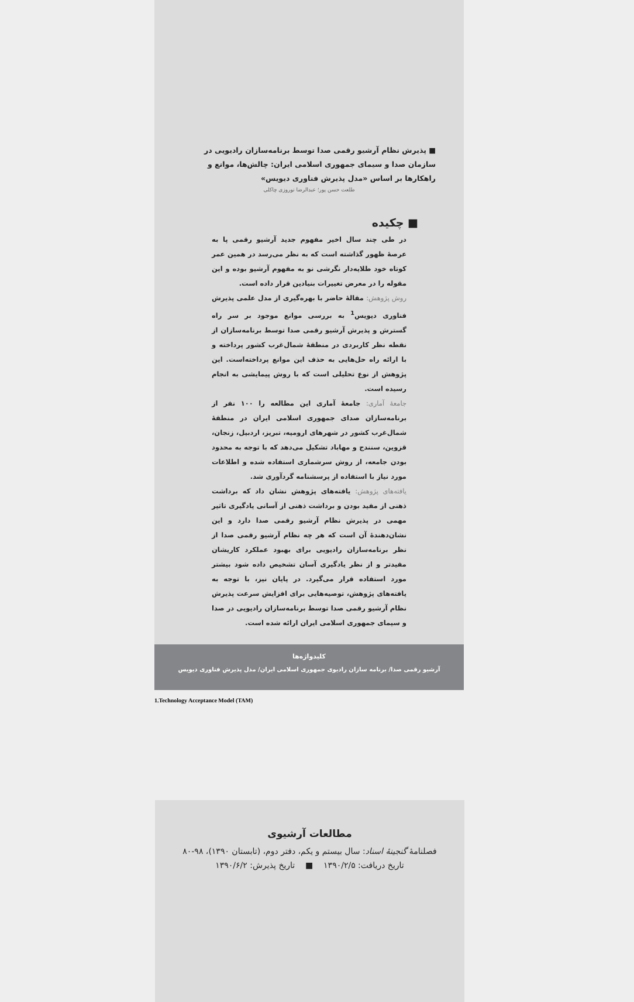■ پذیرش نظام آرشیو رقمی صدا توسط برنامه‌سازان رادیویی در سازمان صدا و سیمای جمهوری اسلامی ایران: چالش‌ها، موانع و راهکارها بر اساس «مدل پذیرش فناوری دیویس»
طلعت حسن پور؛ عبدالرضا نوروزی چاکلی
■ چکیده
در طی چند سال اخیر مفهوم جدید آرشیو رقمی پا به عرصهٔ ظهور گذاشته است که به نظر می‌رسد در همین عمر کوتاه خود طلایه‌دار نگرشی نو به مفهوم آرشیو بوده و این مقوله را در معرض تغییرات بنیادین قرار داده است.
روش پژوهش: مقالهٔ حاضر با بهره‌گیری از مدل علمی پذیرش فناوری دیویس<sup>1</sup> به بررسی موانع موجود بر سر راه گسترش و پذیرش آرشیو رقمی صدا توسط برنامه‌سازان از نقطه نظر کاربردی در منطقهٔ شمال‌غرب کشور پرداخته و با ارائه راه حل‌هایی به حذف این موانع پرداخته‌است. این پژوهش از نوع تحلیلی است که با روش پیمایشی به انجام رسیده است.
جامعهٔ آماری: جامعهٔ آماری این مطالعه را ۱۰۰ نفر از برنامه‌سازان صدای جمهوری اسلامی ایران در منطقهٔ شمال‌غرب کشور در شهرهای ارومیه، تبریز، اردبیل، زنجان، قزوین، سنندج و مهاباد تشکیل می‌دهد که با توجه به محدود بودن جامعه، از روش سرشماری استفاده شده و اطلاعات مورد نیاز با استفاده از پرسشنامه گردآوری شد.
یافته‌های پژوهش: یافته‌های پژوهش نشان داد که برداشت ذهنی از مفید بودن و برداشت ذهنی از آسانی یادگیری تاثیر مهمی در پذیرش نظام آرشیو رقمی صدا دارد و این نشان‌دهندهٔ آن است که هر چه نظام آرشیو رقمی صدا از نظر برنامه‌سازان رادیویی برای بهبود عملکرد کاریشان مفیدتر و از نظر یادگیری آسان تشخیص داده شود بیشتر مورد استفاده قرار می‌گیرد. در پایان نیز، با توجه به یافته‌های پژوهش، توصیه‌هایی برای افزایش سرعت پذیرش نظام آرشیو رقمی صدا توسط برنامه‌سازان رادیویی در صدا و سیمای جمهوری اسلامی ایران ارائه شده است.
کلیدواژه‌ها
آرشیو رقمی صدا/ برنامه سازان رادیوی جمهوری اسلامی ایران/ مدل پذیرش فناوری دیویس
1.Technology Acceptance Model (TAM)
مطالعات آرشیوی
فصلنامهٔ گنجینهٔ اسناد: سال بیستم و یکم، دفتر دوم، (تابستان ۱۳۹۰)، ۹۸-۸۰
تاریخ دریافت: ۱۳۹۰/۲/۵ ■ تاریخ پذیرش: ۱۳۹۰/۶/۲